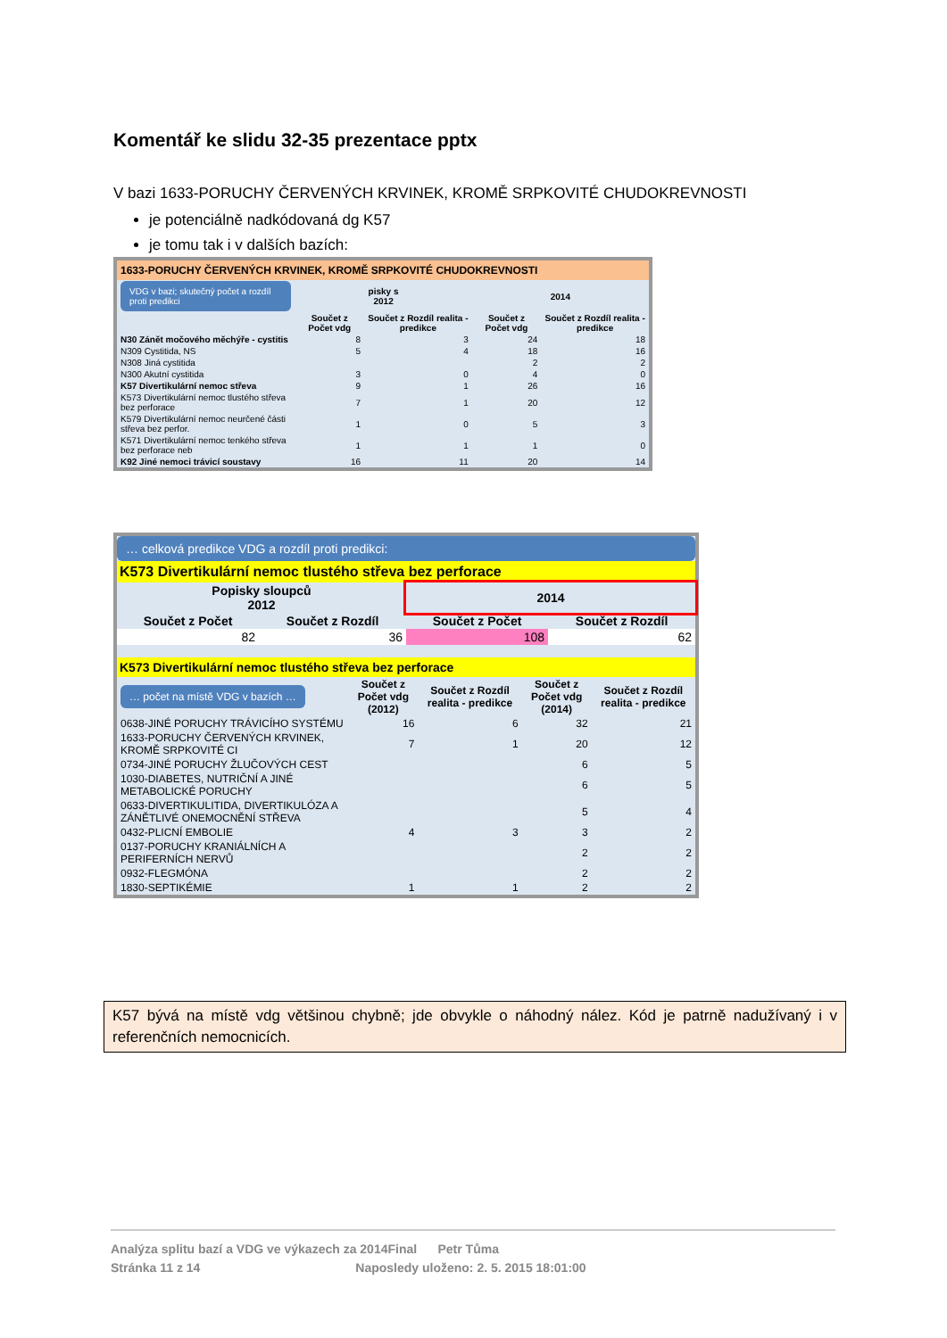Komentář ke slidu 32-35 prezentace pptx
V bazi 1633-PORUCHY ČERVENÝCH KRVINEK, KROMĚ SRPKOVITÉ CHUDOKREVNOSTI
je potenciálně nadkódovaná dg K57
je tomu tak i v dalších bazích:
1633-PORUCHY ČERVENÝCH KRVINEK, KROMĚ SRPKOVITÉ CHUDOKREVNOSTI
| VDG v bazi; skutečný počet a rozdíl proti predikci | pisky s 2012 | | 2014 | |
| | Součet z Počet vdg | Součet z Rozdíl realita - predikce | Součet z Počet vdg | Součet z Rozdíl realita - predikce |
| N30 Zánět močového měchýře - cystitis | 8 | 3 | 24 | 18 |
| N309 Cystitida, NS | 5 | 4 | 18 | 16 |
| N308 Jiná cystitida | | | 2 | 2 |
| N300 Akutní cystitida | 3 | 0 | 4 | 0 |
| K57 Divertikulární nemoc střeva | 9 | 1 | 26 | 16 |
| K573 Divertikulární nemoc tlustého střeva bez perforace | 7 | 1 | 20 | 12 |
| K579 Divertikulární nemoc neurčené části střeva bez perfor. | 1 | 0 | 5 | 3 |
| K571 Divertikulární nemoc tenkého střeva bez perforace neb | 1 | 1 | 1 | 0 |
| K92 Jiné nemoci trávicí soustavy | 16 | 11 | 20 | 14 |
… celková predikce VDG a rozdíl proti predikci:
K573 Divertikulární nemoc tlustého střeva bez perforace
| Popisky sloupců 2012 | | 2014 | |
| --- | --- | --- | --- |
| Součet z Počet | Součet z Rozdíl | Součet z Počet | Součet z Rozdíl |
| 82 | 36 | 108 | 62 |
K573 Divertikulární nemoc tlustého střeva bez perforace
| … počet na místě VDG v bazích … | Součet z Počet vdg (2012) | Součet z Rozdíl realita - predikce | Součet z Počet vdg (2014) | Součet z Rozdíl realita - predikce |
| 0638-JINÉ PORUCHY TRÁVICÍHO SYSTÉMU | 16 | 6 | 32 | 21 |
| 1633-PORUCHY ČERVENÝCH KRVINEK, KROMĚ SRPKOVITÉ CI | 7 | 1 | 20 | 12 |
| 0734-JINÉ PORUCHY ŽLUČOVÝCH CEST | | | 6 | 5 |
| 1030-DIABETES, NUTRIČNÍ A JINÉ METABOLICKÉ PORUCHY | | | 6 | 5 |
| 0633-DIVERTIKULITIDA, DIVERTIKULÓZA A ZÁNĚTLIVÉ ONEMOCNĚNÍ STŘEVA | | | 5 | 4 |
| 0432-PLICNÍ EMBOLIE | 4 | 3 | 3 | 2 |
| 0137-PORUCHY KRANIÁLNÍCH A PERIFERNÍCH NERVŮ | | | 2 | 2 |
| 0932-FLEGMÓNA | | | 2 | 2 |
| 1830-SEPTIKÉMIE | 1 | 1 | 2 | 2 |
K57 bývá na místě vdg většinou chybně; jde obvykle o náhodný nález. Kód je patrně nadužívaný i v referenčních nemocnicích.
Analýza splitu bazí a VDG ve výkazech za 2014Final Petr Tůma
Stránka 11 z 14 Naposledy uloženo: 2. 5. 2015 18:01:00